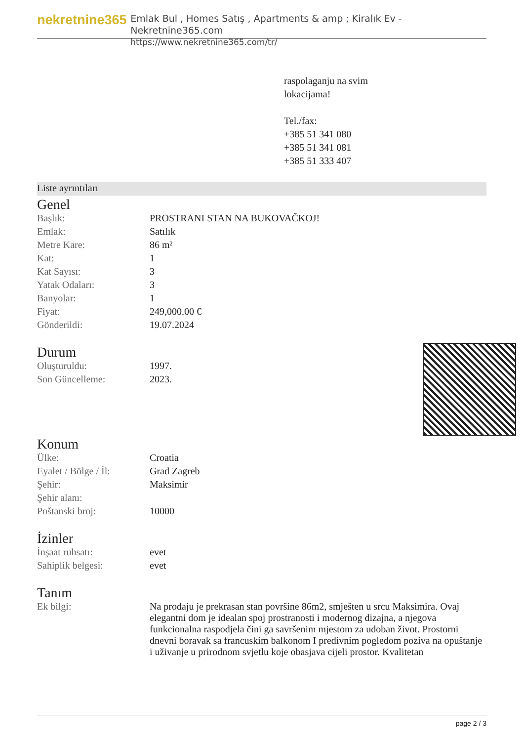nekretnine365
Emlak Bul , Homes Satış , Apartments & amp ; Kiralık Ev - Nekretnine365.com
https://www.nekretnine365.com/tr/
raspolaganju na svim
lokacijama!
Tel./fax:
+385 51 341 080
+385 51 341 081
+385 51 333 407
Liste ayrıntıları
Genel
| Başlık: | PROSTRANI STAN NA BUKOVAČKOJ! |
| Emlak: | Satılık |
| Metre Kare: | 86 m² |
| Kat: | 1 |
| Kat Sayısı: | 3 |
| Yatak Odaları: | 3 |
| Banyolar: | 1 |
| Fiyat: | 249,000.00 € |
| Gönderildi: | 19.07.2024 |
Durum
| Oluşturuldu: | 1997. |
| Son Güncelleme: | 2023. |
Konum
| Ülke: | Croatia |
| Eyalet / Bölge / İl: | Grad Zagreb |
| Şehir: | Maksimir |
| Şehir alanı: | |
| Poštanski broj: | 10000 |
İzinler
| İnşaat ruhsatı: | evet |
| Sahiplik belgesi: | evet |
Tanım
| Ek bilgi: | Na prodaju je prekrasan stan površine 86m2, smješten u srcu Maksimira. Ovaj elegantni dom je idealan spoj prostranosti i modernog dizajna, a njegova funkcionalna raspodjela čini ga savršenim mjestom za udoban život. Prostorni dnevni boravak sa francuskim balkonom I predivnim pogledom poziva na opuštanje i uživanje u prirodnom svjetlu koje obasjava cijeli prostor. Kvalitetan |
page 2 / 3